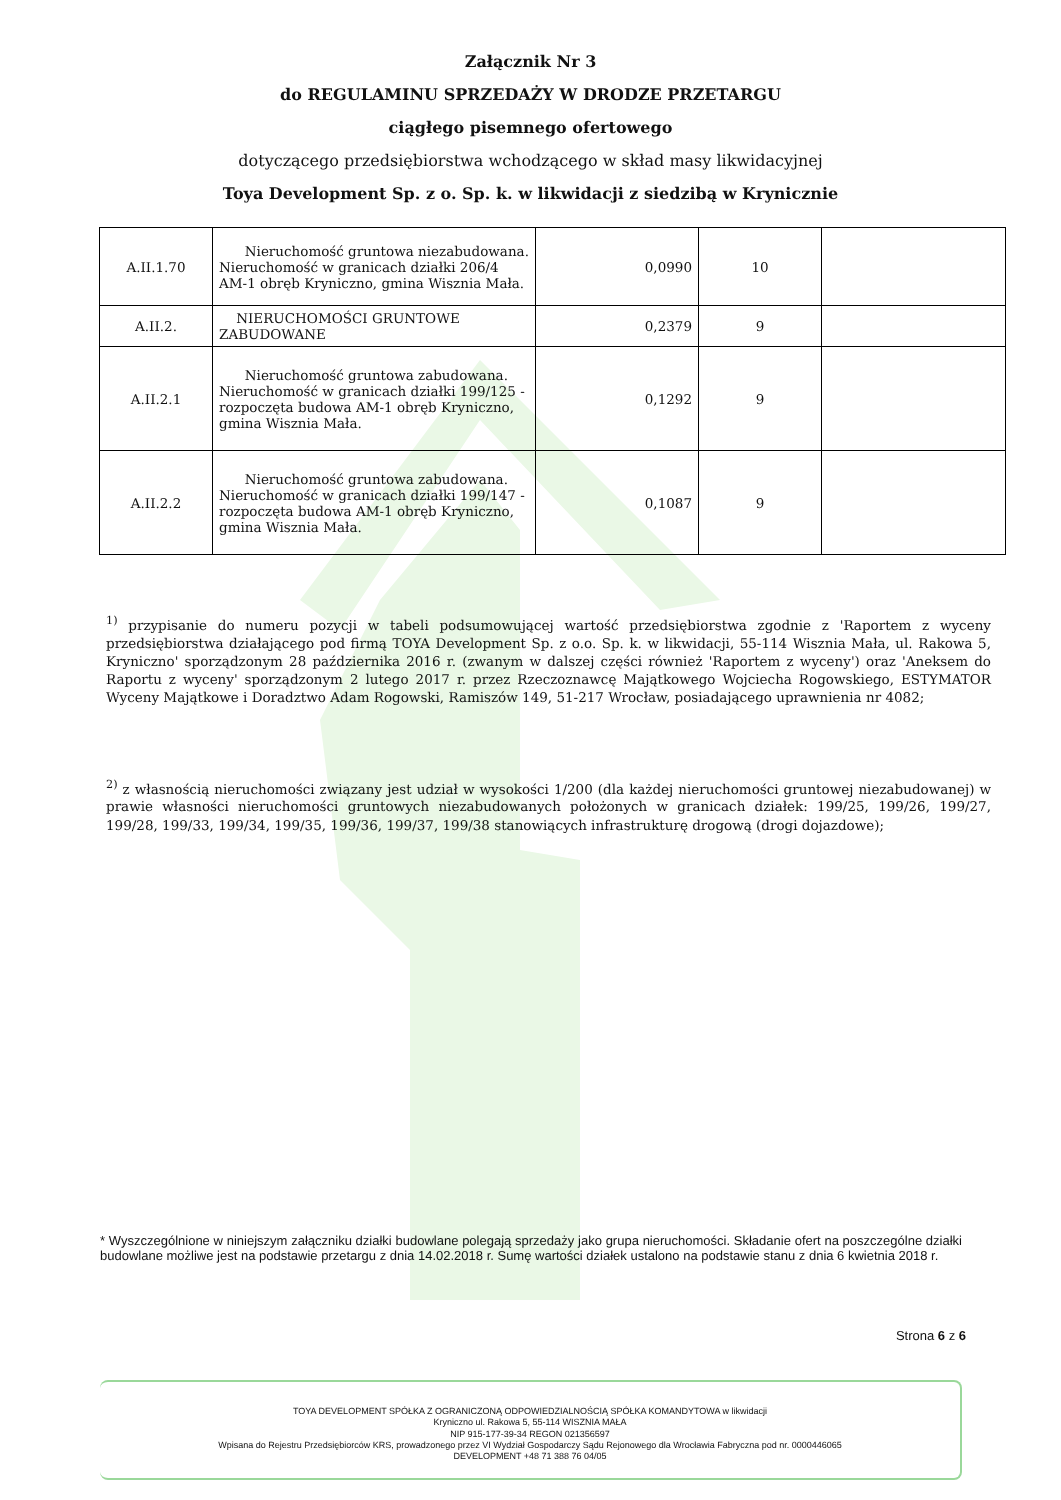Załącznik Nr 3
do REGULAMINU SPRZEDAŻY W DRODZE PRZETARGU
ciągłego pisemnego ofertowego
dotyczącego przedsiębiorstwa wchodzącego w skład masy likwidacyjnej
Toya Development Sp. z o. Sp. k. w likwidacji z siedzibą w Krynicznie
| A.II.1.70 | Nieruchomość gruntowa niezabudowana. Nieruchomość w granicach działki 206/4 AM-1 obręb Kryniczno, gmina Wisznia Mała. | 0,0990 | 10 | |
| A.II.2. | NIERUCHOMOŚCI GRUNTOWE ZABUDOWANE | 0,2379 | 9 | |
| A.II.2.1 | Nieruchomość gruntowa zabudowana. Nieruchomość w granicach działki 199/125 - rozpoczęta budowa AM-1 obręb Kryniczno, gmina Wisznia Mała. | 0,1292 | 9 | |
| A.II.2.2 | Nieruchomość gruntowa zabudowana. Nieruchomość w granicach działki 199/147 - rozpoczęta budowa AM-1 obręb Kryniczno, gmina Wisznia Mała. | 0,1087 | 9 | |
<sup>1)</sup> przypisanie do numeru pozycji w tabeli podsumowującej wartość przedsiębiorstwa zgodnie z 'Raportem z wyceny przedsiębiorstwa działającego pod firmą TOYA Development Sp. z o.o. Sp. k. w likwidacji, 55-114 Wisznia Mała, ul. Rakowa 5, Kryniczno' sporządzonym 28 października 2016 r. (zwanym w dalszej części również 'Raportem z wyceny') oraz 'Aneksem do Raportu z wyceny' sporządzonym 2 lutego 2017 r. przez Rzeczoznawcę Majątkowego Wojciecha Rogowskiego, ESTYMATOR Wyceny Majątkowe i Doradztwo Adam Rogowski, Ramiszów 149, 51-217 Wrocław, posiadającego uprawnienia nr 4082;
<sup>2)</sup> z własnością nieruchomości związany jest udział w wysokości 1/200 (dla każdej nieruchomości gruntowej niezabudowanej) w prawie własności nieruchomości gruntowych niezabudowanych położonych w granicach działek: 199/25, 199/26, 199/27, 199/28, 199/33, 199/34, 199/35, 199/36, 199/37, 199/38 stanowiących infrastrukturę drogową (drogi dojazdowe);
* Wyszczególnione w niniejszym załączniku działki budowlane polegają sprzedaży jako grupa nieruchomości. Składanie ofert na poszczególne działki budowlane możliwe jest na podstawie przetargu z dnia 14.02.2018 r. Sumę wartości działek ustalono na podstawie stanu z dnia 6 kwietnia 2018 r.
Strona 6 z 6
TOYA DEVELOPMENT SPÓŁKA Z OGRANICZONĄ ODPOWIEDZIALNOŚCIĄ SPÓŁKA KOMANDYTOWA w likwidacji
Kryniczno ul. Rakowa 5, 55-114 WISZNIA MAŁA
NIP 915-177-39-34 REGON 021356597
Wpisana do Rejestru Przedsiębiorców KRS, prowadzonego przez VI Wydział Gospodarczy Sądu Rejonowego dla Wrocławia Fabryczna pod nr. 0000446065
DEVELOPMENT +48 71 388 76 04/05